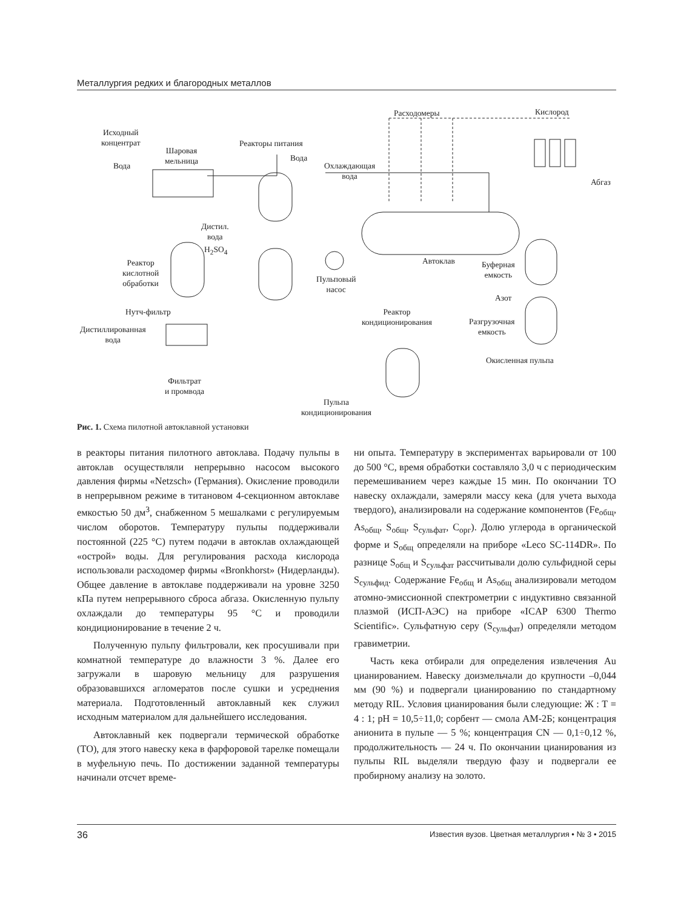Металлургия редких и благородных металлов
Исходный
концентрат
Шаровая
мельница
Вода
Реакторы питания
Вода
Расходомеры Кислород
Охлаждающая
вода
Абгаз
Дистил.
вода
H<sub>2</sub>SO<sub>4</sub>
Реактор
кислотной
обработки
Автоклав Буферная
емкость Пульповый
насос
Азот
Нутч-фильтр Реактор
кондиционирования Разгрузочная
емкость Дистиллированная
вода
Окисленная пульпа
Фильтрат
и промвода
Пульпа
кондиционирования
Рис. 1. Схема пилотной автоклавной установки
в реакторы питания пилотного автоклава. Подачу пульпы в автоклав осуществляли непрерывно насосом высокого давления фирмы «Netzsch» (Германия). Окисление проводили в непрерывном режиме в титановом 4-секционном автоклаве емкостью 50 дм<sup>3</sup>, снабженном 5 мешалками с регулируемым числом оборотов. Температуру пульпы поддерживали постоянной (225 °С) путем подачи в автоклав охлаждающей «острой» воды. Для регулирования расхода кислорода использовали расходомер фирмы «Bronkhorst» (Нидерланды). Общее давление в автоклаве поддерживали на уровне 3250 кПа путем непрерывного сброса абгаза. Окисленную пульпу охлаждали до температуры 95 °С и проводили кондиционирование в течение 2 ч.
Полученную пульпу фильтровали, кек просушивали при комнатной температуре до влажности 3 %. Далее его загружали в шаровую мельницу для разрушения образовавшихся агломератов после сушки и усреднения материала. Подготовленный автоклавный кек служил исходным материалом для дальнейшего исследования.
Автоклавный кек подвергали термической обработке (ТО), для этого навеску кека в фарфоровой тарелке помещали в муфельную печь. По достижении заданной температуры начинали отсчет време-
ни опыта. Температуру в экспериментах варьировали от 100 до 500 °С, время обработки составляло 3,0 ч с периодическим перемешиванием через каждые 15 мин. По окончании ТО навеску охлаждали, замеряли массу кека (для учета выхода твердого), анализировали на содержание компонентов (Fe<sub>общ</sub>, As<sub>общ</sub>, S<sub>общ</sub>, S<sub>сульфат</sub>, C<sub>орг</sub>). Долю углерода в органической форме и S<sub>общ</sub> определяли на приборе «Leco SC-114DR». По разнице S<sub>общ</sub> и S<sub>сульфат</sub> рассчитывали долю сульфидной серы S<sub>сульфид</sub>. Содержание Fe<sub>общ</sub> и As<sub>общ</sub> анализировали методом атомно-эмиссионной спектрометрии с индуктивно связанной плазмой (ИСП-АЭС) на приборе «ICAP 6300 Thermo Scientific». Сульфатную серу (S<sub>сульфат</sub>) определяли методом гравиметрии.
Часть кека отбирали для определения извлечения Au цианированием. Навеску доизмельчали до крупности –0,044 мм (90 %) и подвергали цианированию по стандартному методу RIL. Условия цианирования были следующие: Ж : Т = 4 : 1; pH = 10,5÷11,0; сорбент — смола АМ-2Б; концентрация анионита в пульпе — 5 %; концентрация CN — 0,1÷0,12 %, продолжительность — 24 ч. По окончании цианирования из пульпы RIL выделяли твердую фазу и подвергали ее пробирному анализу на золото.
36 Известия вузов. Цветная металлургия • № 3 • 2015